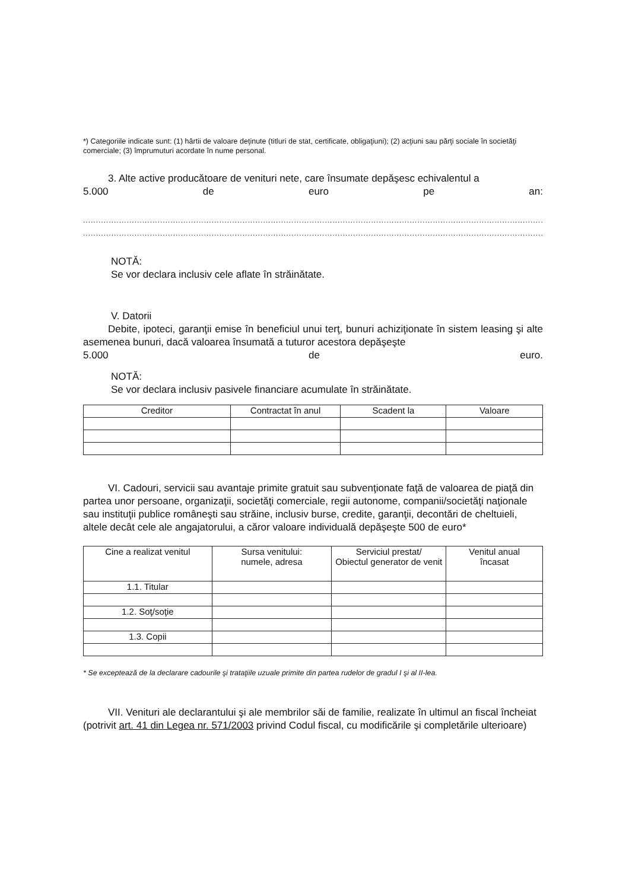*) Categoriile indicate sunt: (1) hârtii de valoare deţinute (titluri de stat, certificate, obligaţiuni); (2) acţiuni sau părţi sociale în societăţi comerciale; (3) împrumuturi acordate în nume personal.
3. Alte active producătoare de venituri nete, care însumate depăşesc echivalentul a
5.000 de euro pe an:
......................................................................................................................................................................................
......................................................................................................................................................................................
NOTĂ:
Se vor declara inclusiv cele aflate în străinătate.
V. Datorii
Debite, ipoteci, garanţii emise în beneficiul unui terţ, bunuri achiziţionate în sistem leasing şi alte asemenea bunuri, dacă valoarea însumată a tuturor acestora depăşeşte
5.000 de euro.
NOTĂ:
Se vor declara inclusiv pasivele financiare acumulate în străinătate.
| Creditor | Contractat în anul | Scadent la | Valoare |
| --- | --- | --- | --- |
VI. Cadouri, servicii sau avantaje primite gratuit sau subvenţionate faţă de valoarea de piaţă din partea unor persoane, organizaţii, societăţi comerciale, regii autonome, companii/societăţi naţionale sau instituţii publice româneşti sau străine, inclusiv burse, credite, garanţii, decontări de cheltuieli, altele decât cele ale angajatorului, a căror valoare individuală depăşeşte 500 de euro*
| Cine a realizat venitul | Sursa venitului: numele, adresa | Serviciul prestat/ Obiectul generator de venit | Venitul anual încasat |
| --- | --- | --- | --- |
| 1.1. Titular | | | |
| 1.2. Soţ/soţie | | | |
| 1.3. Copii | | | |
* Se exceptează de la declarare cadourile şi trataţiile uzuale primite din partea rudelor de gradul I şi al II-lea.
VII. Venituri ale declarantului şi ale membrilor săi de familie, realizate în ultimul an fiscal încheiat (potrivit art. 41 din Legea nr. 571/2003 privind Codul fiscal, cu modificările şi completările ulterioare)